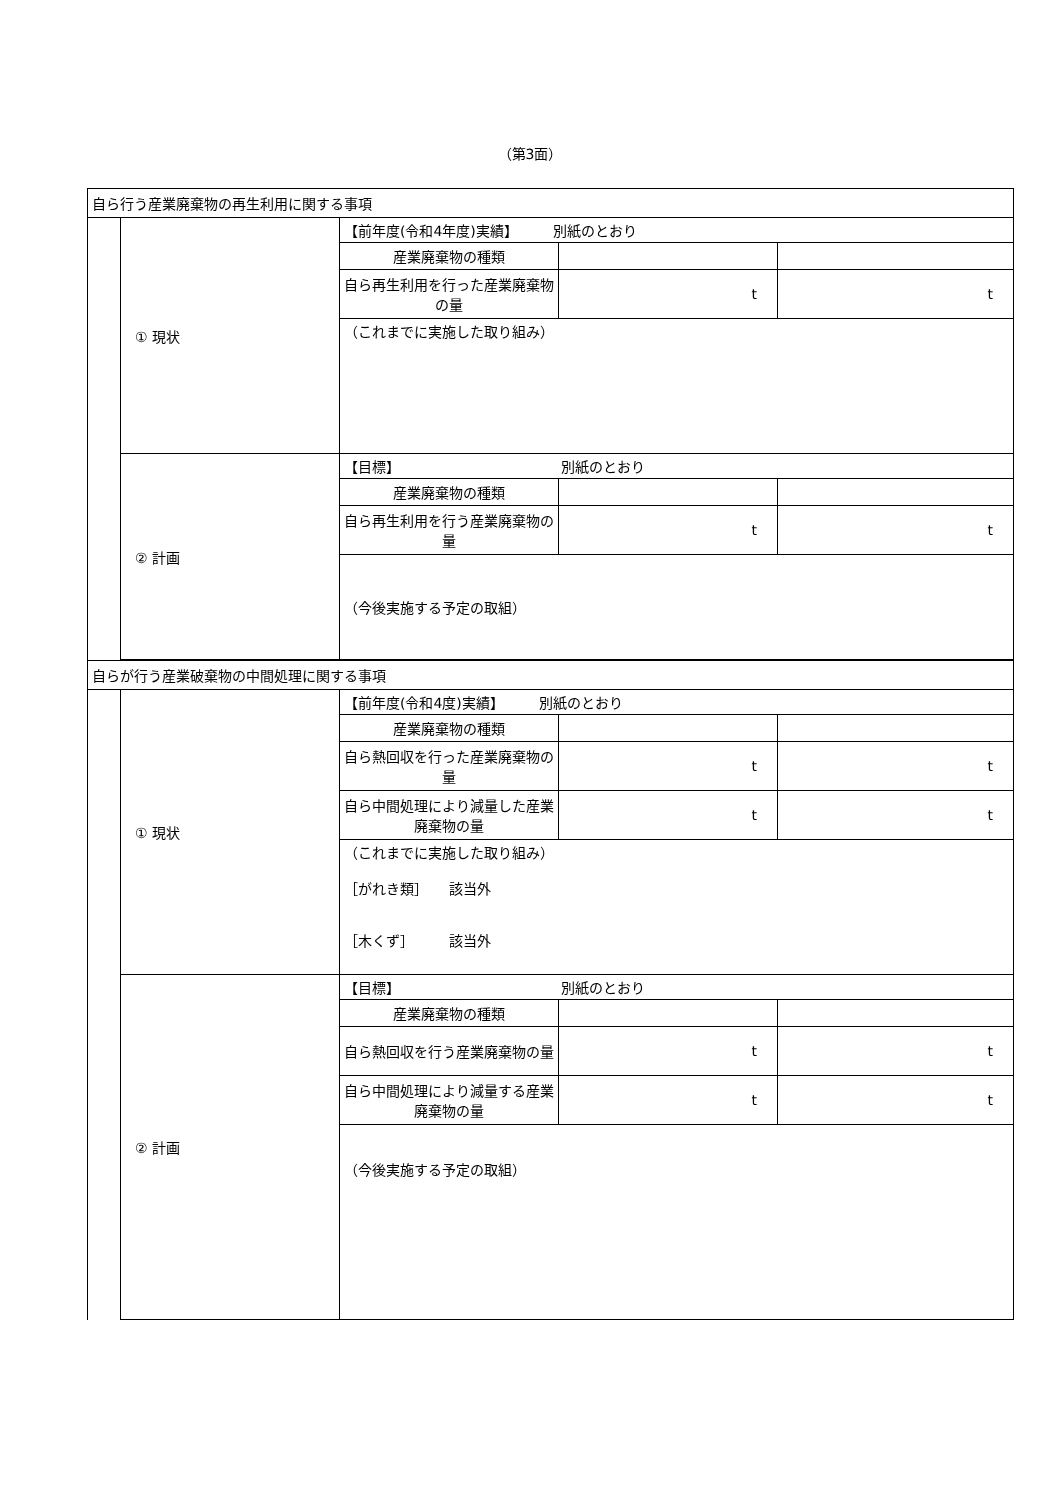（第3面）
| 自ら行う産業廃棄物の再生利用に関する事項 | | | | |
| | ① 現状 | 【前年度(令和4年度)実績】 別紙のとおり | | |
| | | 産業廃棄物の種類 | | |
| | | 自ら再生利用を行った産業廃棄物の量 | t | t |
| | | （これまでに実施した取り組み） | | |
| | ② 計画 | 【目標】 別紙のとおり | | |
| | | 産業廃棄物の種類 | | |
| | | 自ら再生利用を行う産業廃棄物の量 | t | t |
| | | （今後実施する予定の取組） | | |
| 自らが行う産業破棄物の中間処理に関する事項 | | | | |
| | ① 現状 | 【前年度(令和4度)実績】 別紙のとおり | | |
| | | 産業廃棄物の種類 | | |
| | | 自ら熱回収を行った産業廃棄物の量 | t | t |
| | | 自ら中間処理により減量した産業廃棄物の量 | t | t |
| | | （これまでに実施した取り組み） ［がれき類］ 該当外 ［木くず］ 該当外 | | |
| | ② 計画 | 【目標】 別紙のとおり | | |
| | | 産業廃棄物の種類 | | |
| | | 自ら熱回収を行う産業廃棄物の量 | t | t |
| | | 自ら中間処理により減量する産業廃棄物の量 | t | t |
| | | （今後実施する予定の取組） | | |